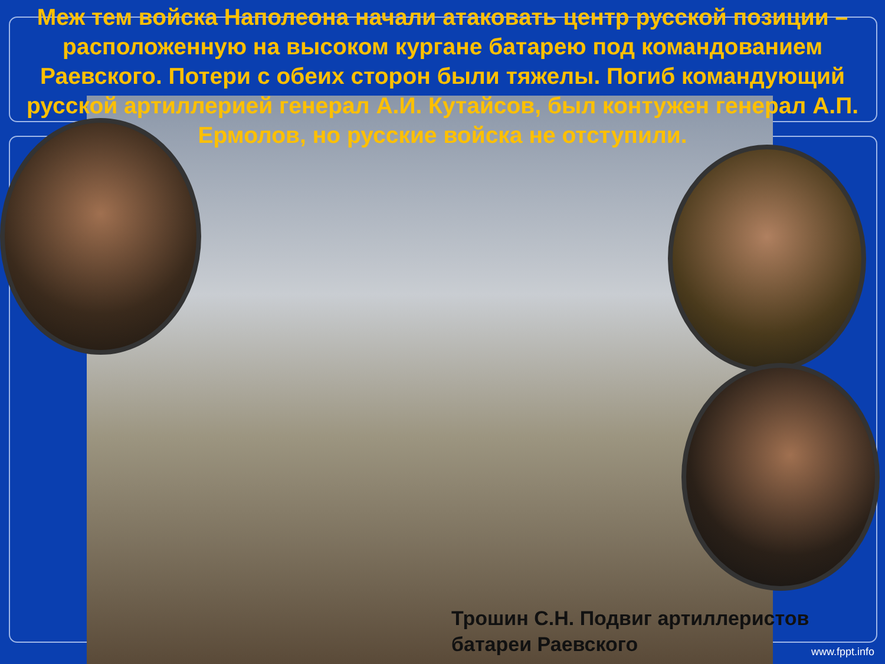Меж тем войска Наполеона начали атаковать центр русской позиции – расположенную на высоком кургане батарею под командованием Раевского. Потери с обеих сторон были тяжелы. Погиб командующий русской артиллерией генерал А.И. Кутайсов, был контужен генерал А.П. Ермолов, но русские войска не отступили.
Трошин С.Н. Подвиг артиллеристов
батареи Раевского
www.fppt.info